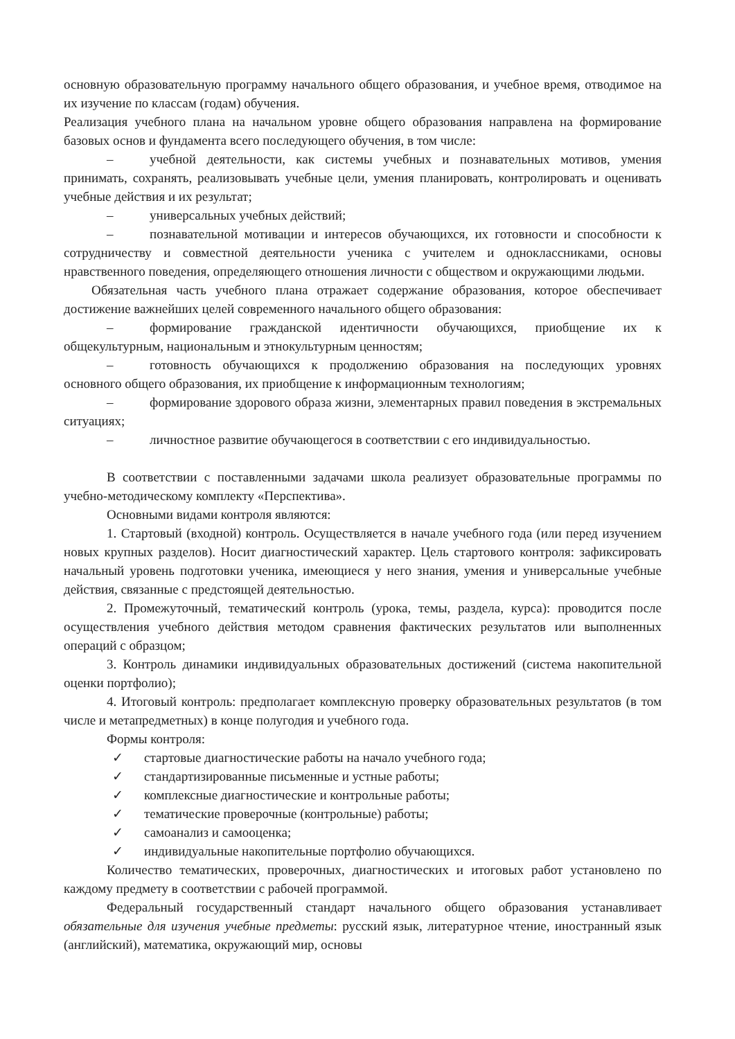основную образовательную программу начального общего образования, и учебное время, отводимое на их изучение по классам (годам) обучения.
Реализация учебного плана на начальном уровне общего образования направлена на формирование базовых основ и фундамента всего последующего обучения, в том числе:
– учебной деятельности, как системы учебных и познавательных мотивов, умения принимать, сохранять, реализовывать учебные цели, умения планировать, контролировать и оценивать учебные действия и их результат;
– универсальных учебных действий;
– познавательной мотивации и интересов обучающихся, их готовности и способности к сотрудничеству и совместной деятельности ученика с учителем и одноклассниками, основы нравственного поведения, определяющего отношения личности с обществом и окружающими людьми.
Обязательная часть учебного плана отражает содержание образования, которое обеспечивает достижение важнейших целей современного начального общего образования:
– формирование гражданской идентичности обучающихся, приобщение их к общекультурным, национальным и этнокультурным ценностям;
– готовность обучающихся к продолжению образования на последующих уровнях основного общего образования, их приобщение к информационным технологиям;
– формирование здорового образа жизни, элементарных правил поведения в экстремальных ситуациях;
– личностное развитие обучающегося в соответствии с его индивидуальностью.
В соответствии с поставленными задачами школа реализует образовательные программы по учебно-методическому комплекту «Перспектива».
Основными видами контроля являются:
1. Стартовый (входной) контроль. Осуществляется в начале учебного года (или перед изучением новых крупных разделов). Носит диагностический характер. Цель стартового контроля: зафиксировать начальный уровень подготовки ученика, имеющиеся у него знания, умения и универсальные учебные действия, связанные с предстоящей деятельностью.
2. Промежуточный, тематический контроль (урока, темы, раздела, курса): проводится после осуществления учебного действия методом сравнения фактических результатов или выполненных операций с образцом;
3. Контроль динамики индивидуальных образовательных достижений (система накопительной оценки портфолио);
4. Итоговый контроль: предполагает комплексную проверку образовательных результатов (в том числе и метапредметных) в конце полугодия и учебного года.
Формы контроля:
✓ стартовые диагностические работы на начало учебного года;
✓ стандартизированные письменные и устные работы;
✓ комплексные диагностические и контрольные работы;
✓ тематические проверочные (контрольные) работы;
✓ самоанализ и самооценка;
✓ индивидуальные накопительные портфолио обучающихся.
Количество тематических, проверочных, диагностических и итоговых работ установлено по каждому предмету в соответствии с рабочей программой.
Федеральный государственный стандарт начального общего образования устанавливает обязательные для изучения учебные предметы: русский язык, литературное чтение, иностранный язык (английский), математика, окружающий мир, основы